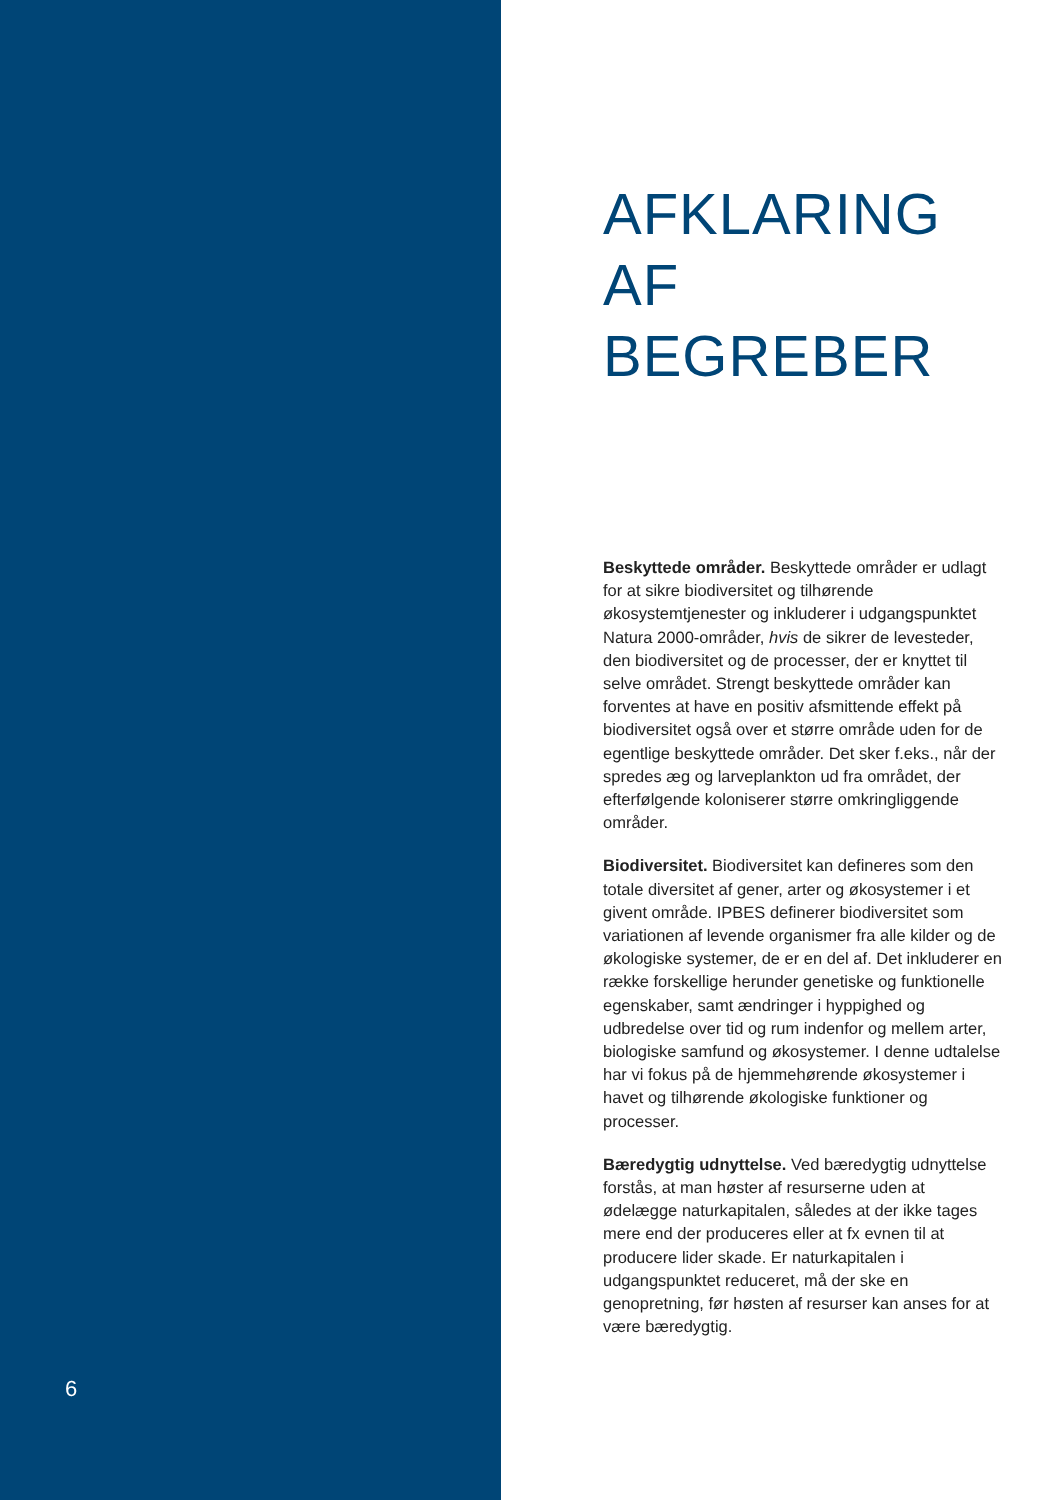6
AFKLARING
AF
BEGREBER
Beskyttede områder. Beskyttede områder er udlagt for at sikre biodiversitet og tilhørende økosystemtjenester og inkluderer i udgangspunktet Natura 2000-områder, hvis de sikrer de levesteder, den biodiversitet og de processer, der er knyttet til selve området. Strengt beskyttede områder kan forventes at have en positiv afsmittende effekt på biodiversitet også over et større område uden for de egentlige beskyttede områder. Det sker f.eks., når der spredes æg og larveplankton ud fra området, der efterfølgende koloniserer større omkringliggende områder.
Biodiversitet. Biodiversitet kan defineres som den totale diversitet af gener, arter og økosystemer i et givent område. IPBES definerer biodiversitet som variationen af levende organismer fra alle kilder og de økologiske systemer, de er en del af. Det inkluderer en række forskellige herunder genetiske og funktionelle egenskaber, samt ændringer i hyppighed og udbredelse over tid og rum indenfor og mellem arter, biologiske samfund og økosystemer. I denne udtalelse har vi fokus på de hjemmehørende økosystemer i havet og tilhørende økologiske funktioner og processer.
Bæredygtig udnyttelse. Ved bæredygtig udnyttelse forstås, at man høster af resurserne uden at ødelægge naturkapitalen, således at der ikke tages mere end der produceres eller at fx evnen til at producere lider skade. Er naturkapitalen i udgangspunktet reduceret, må der ske en genopretning, før høsten af resurser kan anses for at være bæredygtig.